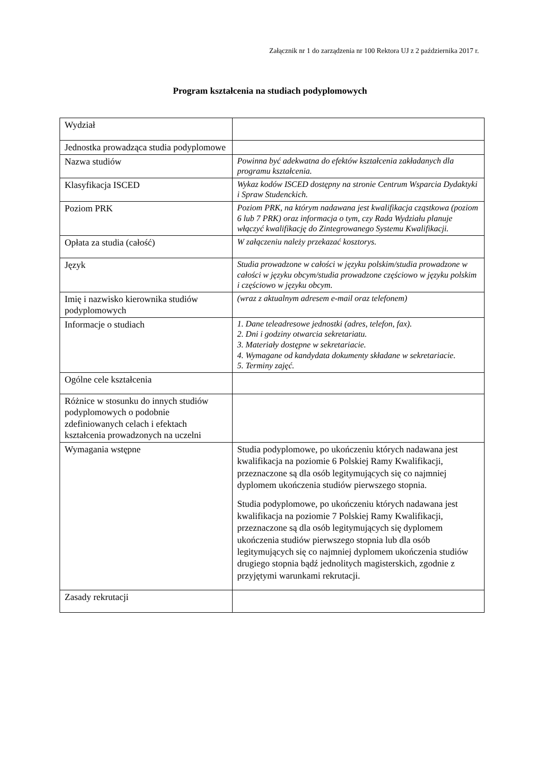Załącznik nr 1 do zarządzenia nr 100 Rektora UJ z 2 października 2017 r.
Program kształcenia na studiach podyplomowych
| Wydział | |
| Jednostka prowadząca studia podyplomowe | |
| Nazwa studiów | Powinna być adekwatna do efektów kształcenia zakładanych dla programu kształcenia. |
| Klasyfikacja ISCED | Wykaz kodów ISCED dostępny na stronie Centrum Wsparcia Dydaktyki i Spraw Studenckich. |
| Poziom PRK | Poziom PRK, na którym nadawana jest kwalifikacja cząstkowa (poziom 6 lub 7 PRK) oraz informacja o tym, czy Rada Wydziału planuje włączyć kwalifikację do Zintegrowanego Systemu Kwalifikacji. |
| Opłata za studia (całość) | W załączeniu należy przekazać kosztorys. |
| Język | Studia prowadzone w całości w języku polskim/studia prowadzone w całości w języku obcym/studia prowadzone częściowo w języku polskim i częściowo w języku obcym. |
| Imię i nazwisko kierownika studiów podyplomowych | (wraz z aktualnym adresem e-mail oraz telefonem) |
| Informacje o studiach | 1. Dane teleadresowe jednostki (adres, telefon, fax). 2. Dni i godziny otwarcia sekretariatu. 3. Materiały dostępne w sekretariacie. 4. Wymagane od kandydata dokumenty składane w sekretariacie. 5. Terminy zajęć. |
| Ogólne cele kształcenia | |
| Różnice w stosunku do innych studiów podyplomowych o podobnie zdefiniowanych celach i efektach kształcenia prowadzonych na uczelni | |
| Wymagania wstępne | Studia podyplomowe, po ukończeniu których nadawana jest kwalifikacja na poziomie 6 Polskiej Ramy Kwalifikacji, przeznaczone są dla osób legitymujących się co najmniej dyplomem ukończenia studiów pierwszego stopnia. Studia podyplomowe, po ukończeniu których nadawana jest kwalifikacja na poziomie 7 Polskiej Ramy Kwalifikacji, przeznaczone są dla osób legitymujących się dyplomem ukończenia studiów pierwszego stopnia lub dla osób legitymujących się co najmniej dyplomem ukończenia studiów drugiego stopnia bądź jednolitych magisterskich, zgodnie z przyjętymi warunkami rekrutacji. |
| Zasady rekrutacji | |